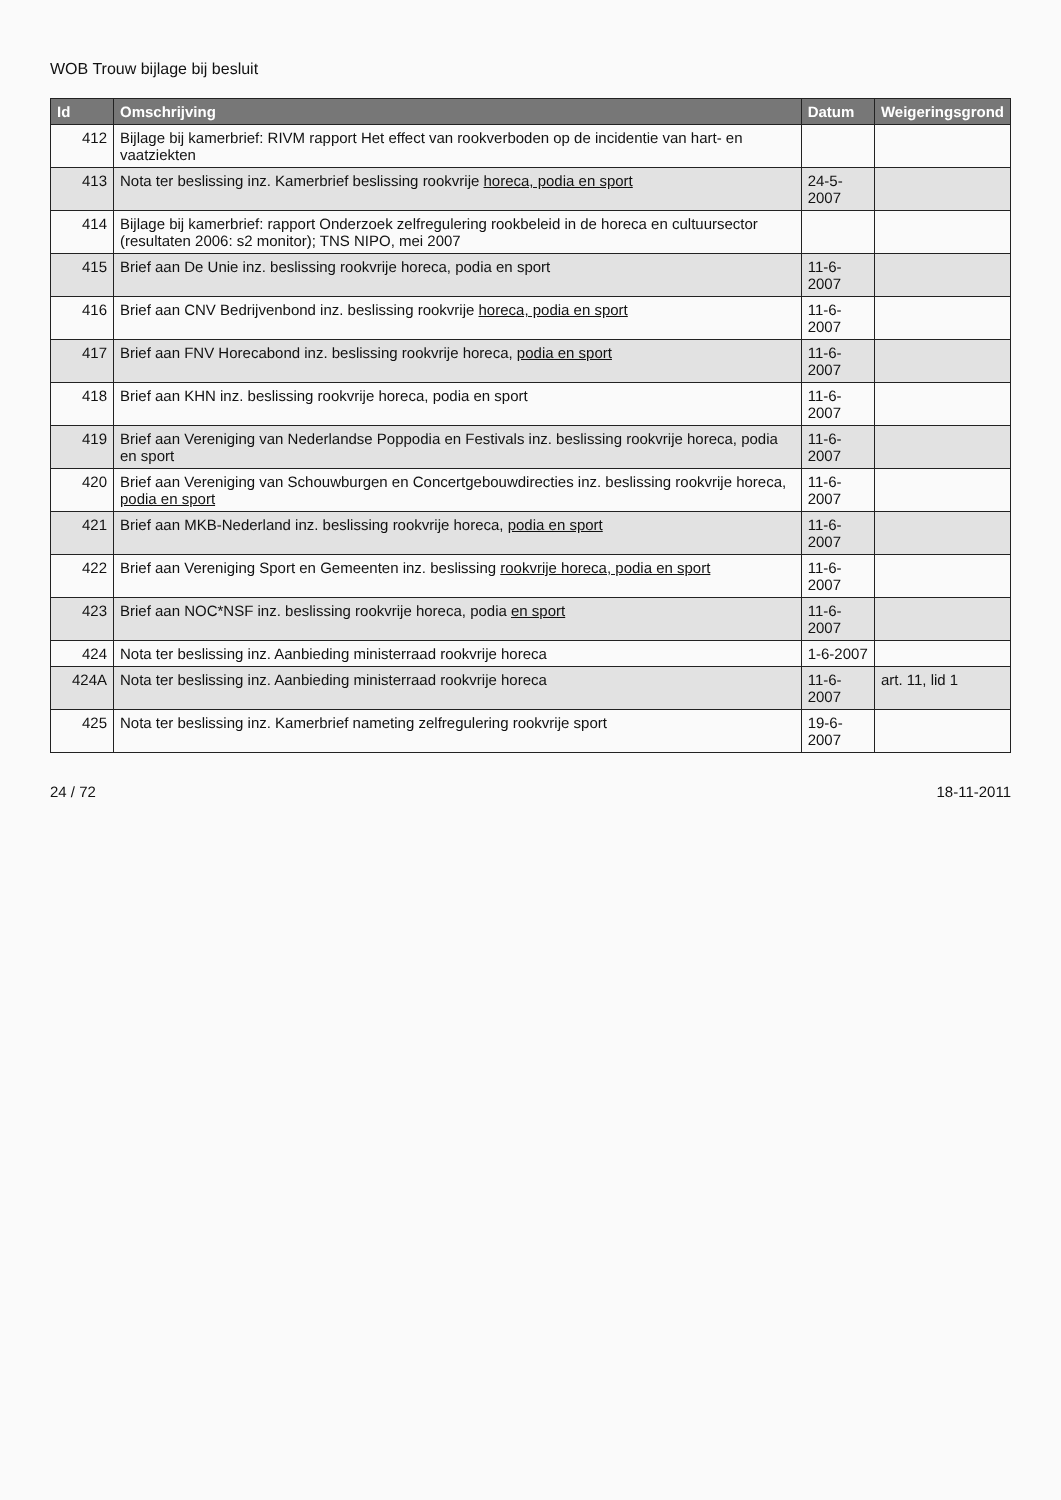WOB Trouw bijlage bij besluit
| Id | Omschrijving | Datum | Weigeringsgrond |
| --- | --- | --- | --- |
| 412 | Bijlage bij kamerbrief: RIVM rapport Het effect van rookverboden op de incidentie van hart- en vaatziekten | | |
| 413 | Nota ter beslissing inz. Kamerbrief beslissing rookvrije horeca, podia en sport | 24-5-2007 | |
| 414 | Bijlage bij kamerbrief: rapport Onderzoek zelfregulering rookbeleid in de horeca en cultuursector (resultaten 2006: s2 monitor); TNS NIPO, mei 2007 | | |
| 415 | Brief aan De Unie inz. beslissing rookvrije horeca, podia en sport | 11-6-2007 | |
| 416 | Brief aan CNV Bedrijvenbond inz. beslissing rookvrije horeca, podia en sport | 11-6-2007 | |
| 417 | Brief aan FNV Horecabond inz. beslissing rookvrije horeca, podia en sport | 11-6-2007 | |
| 418 | Brief aan KHN inz. beslissing rookvrije horeca, podia en sport | 11-6-2007 | |
| 419 | Brief aan Vereniging van Nederlandse Poppodia en Festivals inz. beslissing rookvrije horeca, podia en sport | 11-6-2007 | |
| 420 | Brief aan Vereniging van Schouwburgen en Concertgebouwdirecties inz. beslissing rookvrije horeca, podia en sport | 11-6-2007 | |
| 421 | Brief aan MKB-Nederland inz. beslissing rookvrije horeca, podia en sport | 11-6-2007 | |
| 422 | Brief aan Vereniging Sport en Gemeenten inz. beslissing rookvrije horeca, podia en sport | 11-6-2007 | |
| 423 | Brief aan NOC*NSF inz. beslissing rookvrije horeca, podia en sport | 11-6-2007 | |
| 424 | Nota ter beslissing inz. Aanbieding ministerraad rookvrije horeca | 1-6-2007 | |
| 424A | Nota ter beslissing inz. Aanbieding ministerraad rookvrije horeca | 11-6-2007 | art. 11, lid 1 |
| 425 | Nota ter beslissing inz. Kamerbrief nameting zelfregulering rookvrije sport | 19-6-2007 | |
24 / 72 18-11-2011